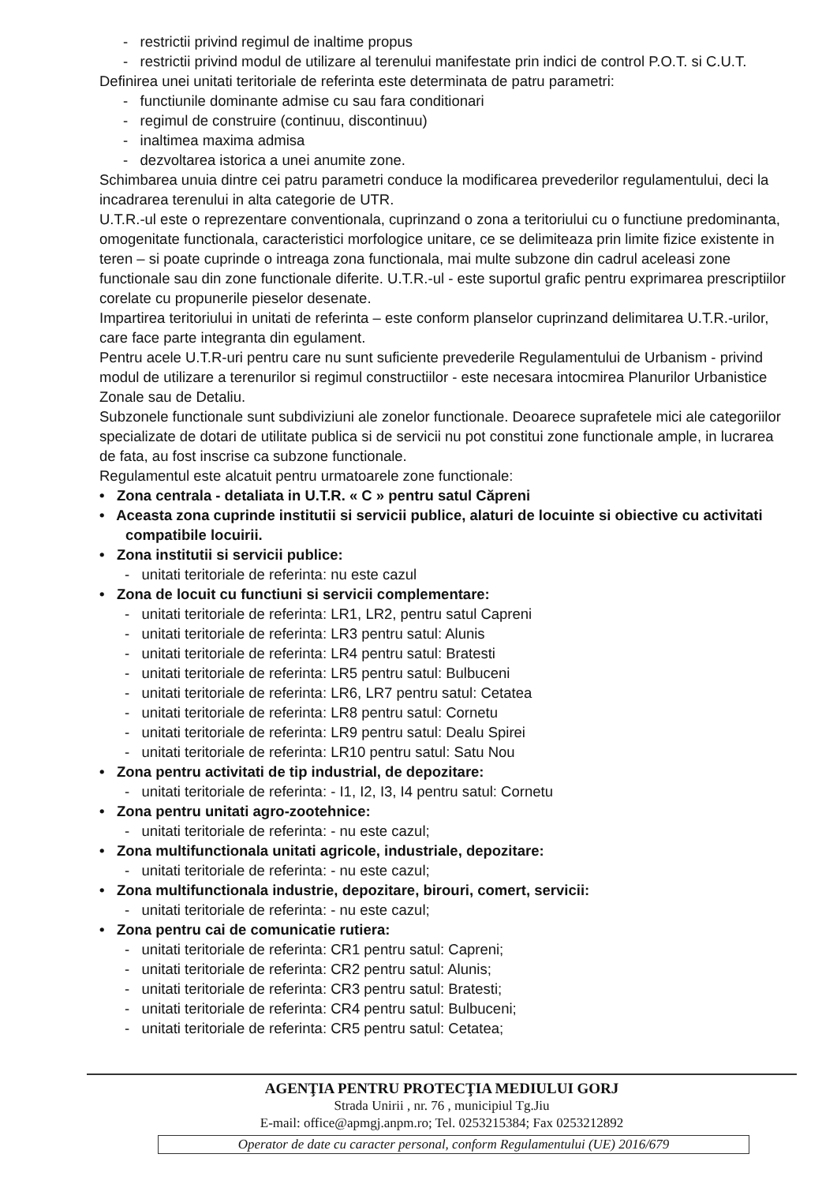- restrictii privind regimul de inaltime propus
- restrictii privind modul de utilizare al terenului manifestate prin indici de control P.O.T. si C.U.T.
Definirea unei unitati teritoriale de referinta este determinata de patru parametri:
- functiunile dominante admise cu sau fara conditionari
- regimul de construire (continuu, discontinuu)
- inaltimea maxima admisa
- dezvoltarea istorica a unei anumite zone.
Schimbarea unuia dintre cei patru parametri conduce la modificarea prevederilor regulamentului, deci la incadrarea terenului in alta categorie de UTR.
U.T.R.-ul este o reprezentare conventionala, cuprinzand o zona a teritoriului cu o functiune predominanta, omogenitate functionala, caracteristici morfologice unitare, ce se delimiteaza prin limite fizice existente in teren – si poate cuprinde o intreaga zona functionala, mai multe subzone din cadrul aceleasi zone functionale sau din zone functionale diferite. U.T.R.-ul - este suportul grafic pentru exprimarea prescriptiilor corelate cu propunerile pieselor desenate.
Impartirea teritoriului in unitati de referinta – este conform planselor cuprinzand delimitarea U.T.R.-urilor, care face parte integranta din egulament.
Pentru acele U.T.R-uri pentru care nu sunt suficiente prevederile Regulamentului de Urbanism - privind modul de utilizare a terenurilor si regimul constructiilor - este necesara intocmirea Planurilor Urbanistice Zonale sau de Detaliu.
Subzonele functionale sunt subdiviziuni ale zonelor functionale. Deoarece suprafetele mici ale categoriilor specializate de dotari de utilitate publica si de servicii nu pot constitui zone functionale ample, in lucrarea de fata, au fost inscrise ca subzone functionale.
Regulamentul este alcatuit pentru urmatoarele zone functionale:
• Zona centrala - detaliata in U.T.R. « C » pentru satul Căpreni
• Aceasta zona cuprinde institutii si servicii publice, alaturi de locuinte si obiective cu activitati compatibile locuirii.
• Zona institutii si servicii publice:
- unitati teritoriale de referinta: nu este cazul
• Zona de locuit cu functiuni si servicii complementare:
- unitati teritoriale de referinta: LR1, LR2, pentru satul Capreni
- unitati teritoriale de referinta: LR3 pentru satul: Alunis
- unitati teritoriale de referinta: LR4 pentru satul: Bratesti
- unitati teritoriale de referinta: LR5 pentru satul: Bulbuceni
- unitati teritoriale de referinta: LR6, LR7 pentru satul: Cetatea
- unitati teritoriale de referinta: LR8 pentru satul: Cornetu
- unitati teritoriale de referinta: LR9 pentru satul: Dealu Spirei
- unitati teritoriale de referinta: LR10 pentru satul: Satu Nou
• Zona pentru activitati de tip industrial, de depozitare:
- unitati teritoriale de referinta: - I1, I2, I3, I4 pentru satul: Cornetu
• Zona pentru unitati agro-zootehnice:
- unitati teritoriale de referinta: - nu este cazul;
• Zona multifunctionala unitati agricole, industriale, depozitare:
- unitati teritoriale de referinta: - nu este cazul;
• Zona multifunctionala industrie, depozitare, birouri, comert, servicii:
- unitati teritoriale de referinta: - nu este cazul;
• Zona pentru cai de comunicatie rutiera:
- unitati teritoriale de referinta: CR1 pentru satul: Capreni;
- unitati teritoriale de referinta: CR2 pentru satul: Alunis;
- unitati teritoriale de referinta: CR3 pentru satul: Bratesti;
- unitati teritoriale de referinta: CR4 pentru satul: Bulbuceni;
- unitati teritoriale de referinta: CR5 pentru satul: Cetatea;
AGENŢIA PENTRU PROTECŢIA MEDIULUI GORJ
Strada Unirii , nr. 76 , municipiul Tg.Jiu
E-mail: office@apmgj.anpm.ro; Tel. 0253215384; Fax 0253212892
Operator de date cu caracter personal, conform Regulamentului (UE) 2016/679